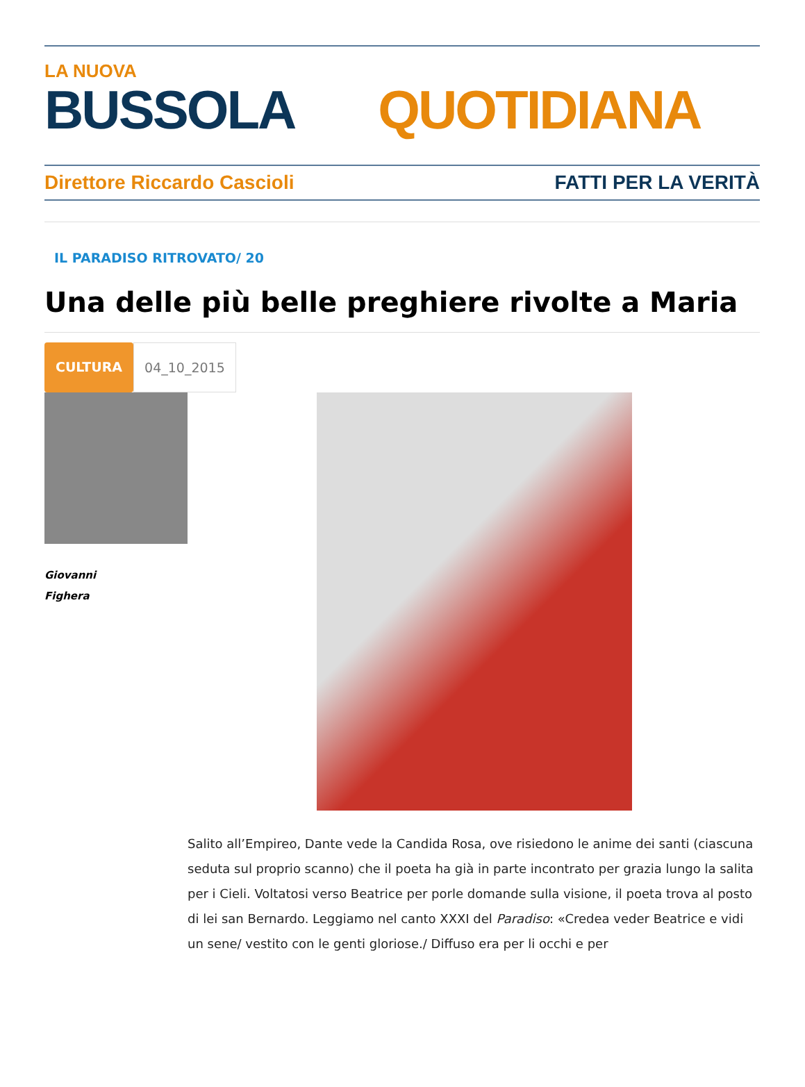LA NUOVA
BUSSOLA QUOTIDIANA
Direttore Riccardo Cascioli FATTI PER LA VERITÀ
IL PARADISO RITROVATO/ 20
Una delle più belle preghiere rivolte a Maria
CULTURA 04_10_2015
Giovanni
Fighera
Salito all’Empireo, Dante vede la Candida Rosa, ove risiedono le anime dei santi (ciascuna seduta sul proprio scanno) che il poeta ha già in parte incontrato per grazia lungo la salita per i Cieli. Voltatosi verso Beatrice per porle domande sulla visione, il poeta trova al posto di lei san Bernardo. Leggiamo nel canto XXXI del Paradiso: «Credea veder Beatrice e vidi un sene/ vestito con le genti gloriose./ Diffuso era per li occhi e per